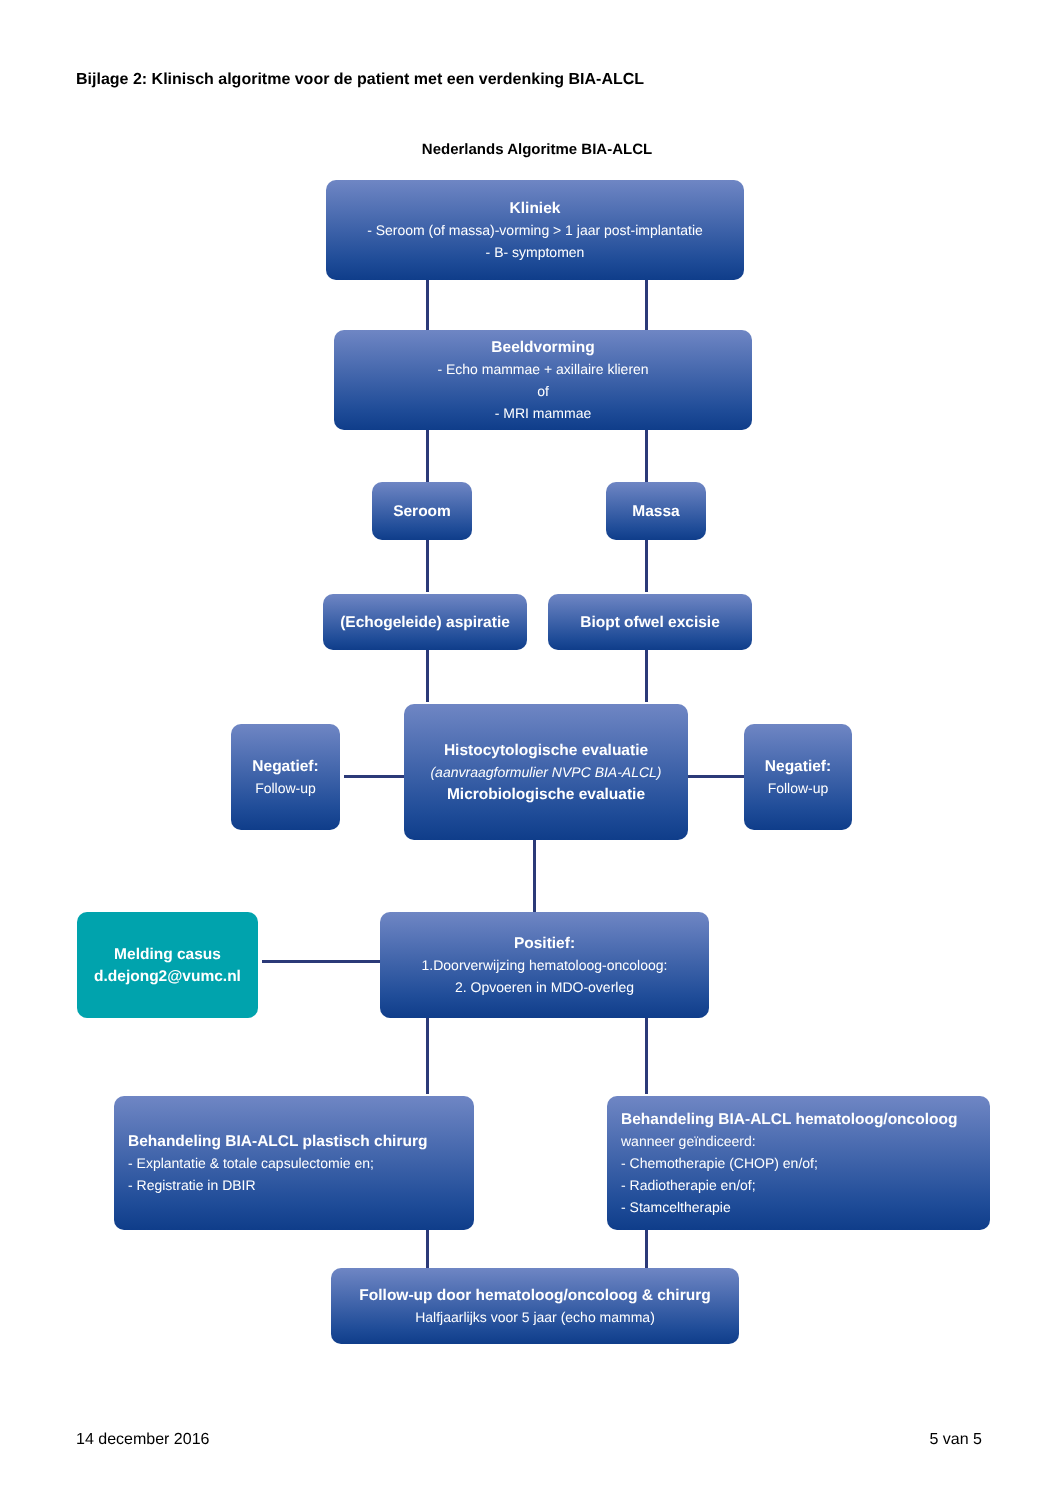Bijlage 2: Klinisch algoritme voor de patient met een verdenking BIA-ALCL
Nederlands Algoritme BIA-ALCL
Kliniek
- Seroom (of massa)-vorming > 1 jaar post-implantatie
- B- symptomen
Beeldvorming
- Echo mammae + axillaire klieren
of
- MRI mammae
Seroom Massa
(Echogeleide) aspiratie Biopt ofwel excisie
Negatief:
Follow-up
Histocytologische evaluatie
(aanvraagformulier NVPC BIA-ALCL)
Microbiologische evaluatie
Negatief:
Follow-up
Melding casus
d.dejong2@vumc.nl
Positief:
1.Doorverwijzing hematoloog-oncoloog:
2. Opvoeren in MDO-overleg
Behandeling BIA-ALCL plastisch chirurg
- Explantatie & totale capsulectomie en;
- Registratie in DBIR
Behandeling BIA-ALCL hematoloog/oncoloog
wanneer geïndiceerd:
- Chemotherapie (CHOP) en/of;
- Radiotherapie en/of;
- Stamceltherapie
Follow-up door hematoloog/oncoloog & chirurg
Halfjaarlijks voor 5 jaar (echo mamma)
14 december 2016 5 van 5